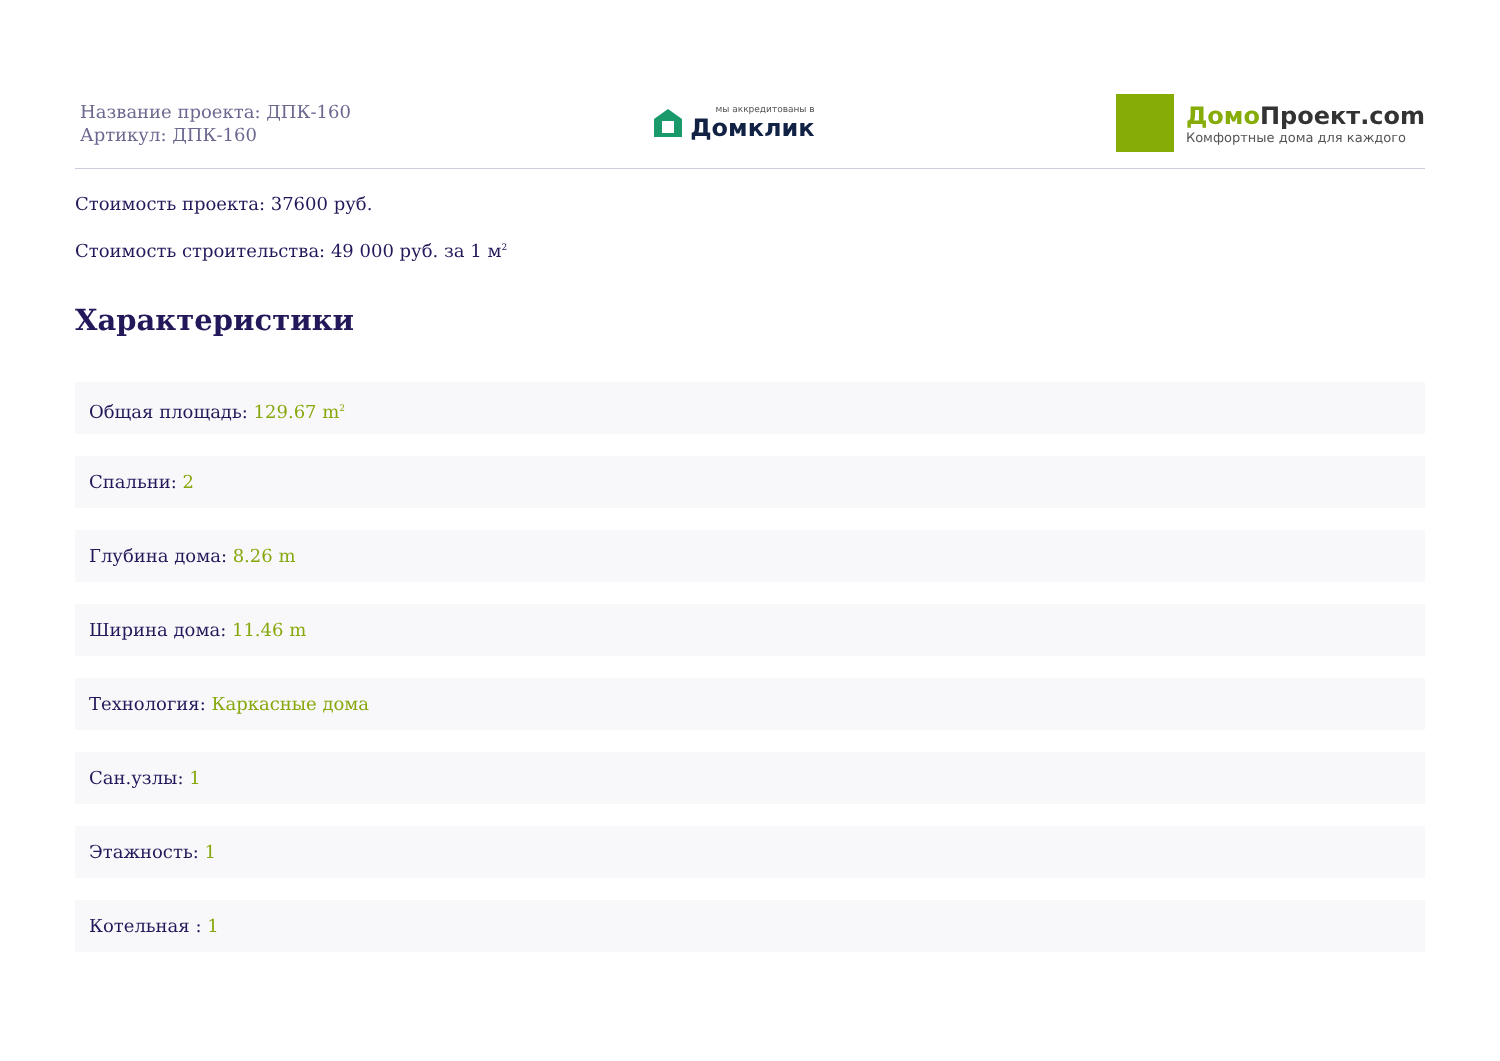Название проекта: ДПК-160
Артикул: ДПК-160
мы аккредитованы в
Домклик
Домо Проект.com
Комфортные дома для каждого
Стоимость проекта: 37600 руб.
Стоимость строительства: 49 000 руб. за 1 м<sup>2</sup>
Характеристики
Общая площадь: 129.67 m<sup>2</sup>
Спальни: 2
Глубина дома: 8.26 m
Ширина дома: 11.46 m
Технология: Каркасные дома
Сан.узлы: 1
Этажность: 1
Котельная : 1